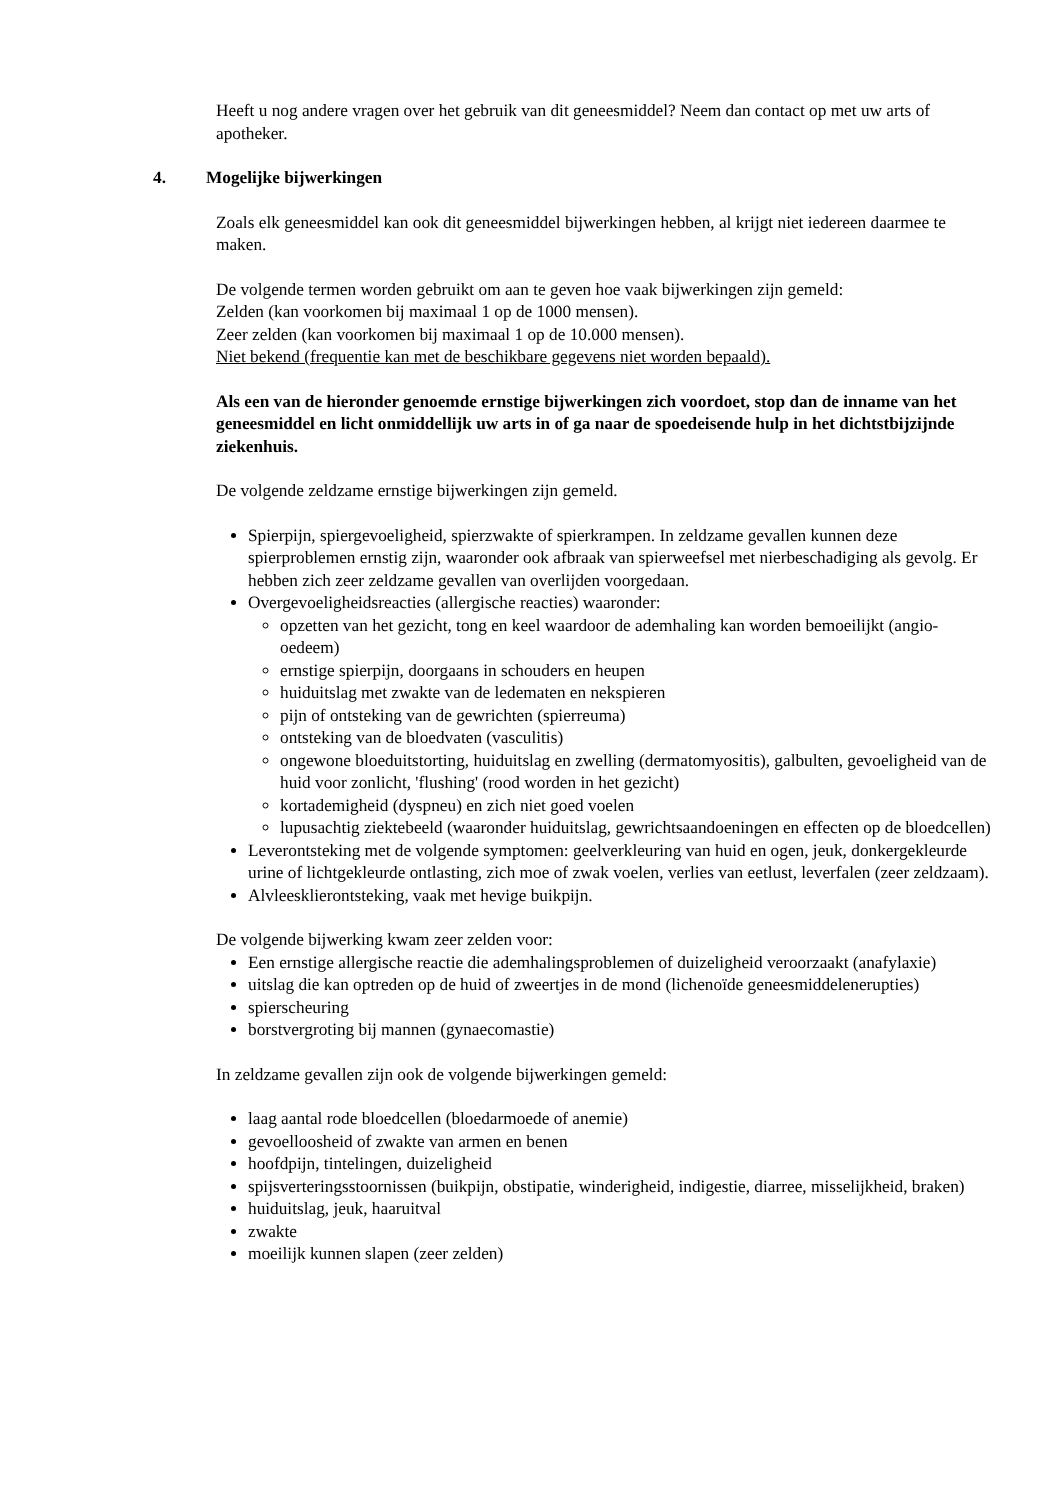Heeft u nog andere vragen over het gebruik van dit geneesmiddel? Neem dan contact op met uw arts of apotheker.
4. Mogelijke bijwerkingen
Zoals elk geneesmiddel kan ook dit geneesmiddel bijwerkingen hebben, al krijgt niet iedereen daarmee te maken.
De volgende termen worden gebruikt om aan te geven hoe vaak bijwerkingen zijn gemeld:
Zelden (kan voorkomen bij maximaal 1 op de 1000 mensen).
Zeer zelden (kan voorkomen bij maximaal 1 op de 10.000 mensen).
Niet bekend (frequentie kan met de beschikbare gegevens niet worden bepaald).
Als een van de hieronder genoemde ernstige bijwerkingen zich voordoet, stop dan de inname van het geneesmiddel en licht onmiddellijk uw arts in of ga naar de spoedeisende hulp in het dichtstbijzijnde ziekenhuis.
De volgende zeldzame ernstige bijwerkingen zijn gemeld.
Spierpijn, spiergevoeligheid, spierzwakte of spierkrampen. In zeldzame gevallen kunnen deze spierproblemen ernstig zijn, waaronder ook afbraak van spierweefsel met nierbeschadiging als gevolg. Er hebben zich zeer zeldzame gevallen van overlijden voorgedaan.
Overgevoeligheidsreacties (allergische reacties) waaronder:
opzetten van het gezicht, tong en keel waardoor de ademhaling kan worden bemoeilijkt (angio-oedeem)
ernstige spierpijn, doorgaans in schouders en heupen
huiduitslag met zwakte van de ledematen en nekspieren
pijn of ontsteking van de gewrichten (spierreuma)
ontsteking van de bloedvaten (vasculitis)
ongewone bloeduitstorting, huiduitslag en zwelling (dermatomyositis), galbulten, gevoeligheid van de huid voor zonlicht, 'flushing' (rood worden in het gezicht)
kortademigheid (dyspneu) en zich niet goed voelen
lupusachtig ziektebeeld (waaronder huiduitslag, gewrichtsaandoeningen en effecten op de bloedcellen)
Leverontsteking met de volgende symptomen: geelverkleuring van huid en ogen, jeuk, donkergekleurde urine of lichtgekleurde ontlasting, zich moe of zwak voelen, verlies van eetlust, leverfalen (zeer zeldzaam).
Alvleesklierontsteking, vaak met hevige buikpijn.
De volgende bijwerking kwam zeer zelden voor:
Een ernstige allergische reactie die ademhalingsproblemen of duizeligheid veroorzaakt (anafylaxie)
uitslag die kan optreden op de huid of zweertjes in de mond (lichenoïde geneesmiddelenerupties)
spierscheuring
borstvergroting bij mannen (gynaecomastie)
In zeldzame gevallen zijn ook de volgende bijwerkingen gemeld:
laag aantal rode bloedcellen (bloedarmoede of anemie)
gevoelloosheid of zwakte van armen en benen
hoofdpijn, tintelingen, duizeligheid
spijsverteringsstoornissen (buikpijn, obstipatie, winderigheid, indigestie, diarree, misselijkheid, braken)
huiduitslag, jeuk, haaruitval
zwakte
moeilijk kunnen slapen (zeer zelden)